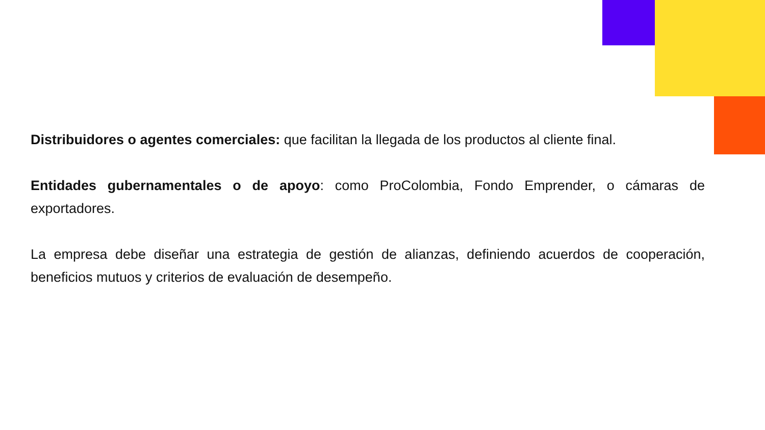Distribuidores o agentes comerciales: que facilitan la llegada de los productos al cliente final.
Entidades gubernamentales o de apoyo: como ProColombia, Fondo Emprender, o cámaras de exportadores.
La empresa debe diseñar una estrategia de gestión de alianzas, definiendo acuerdos de cooperación, beneficios mutuos y criterios de evaluación de desempeño.